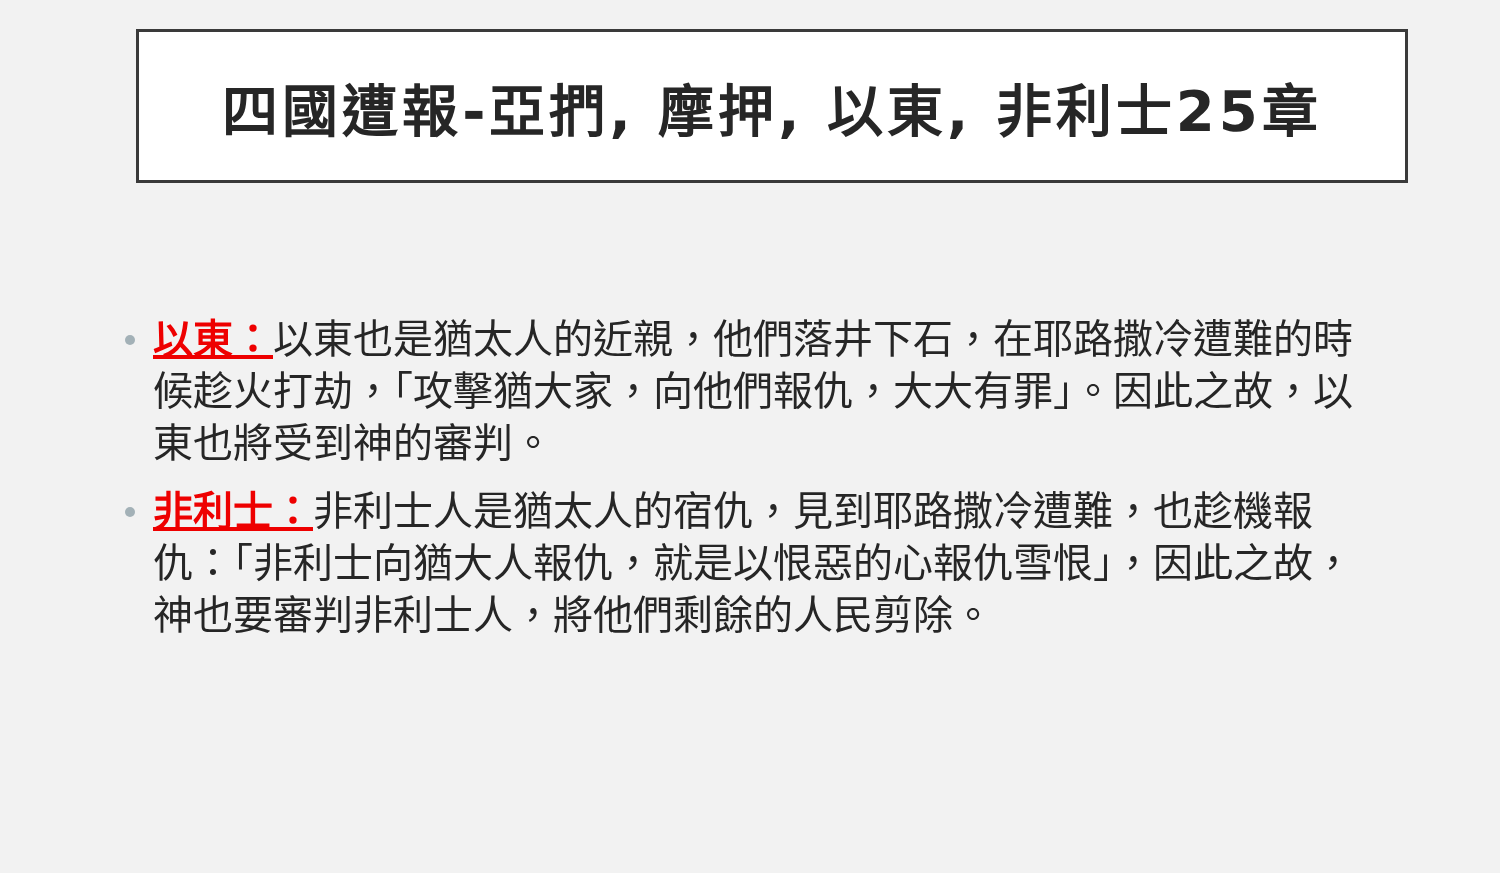四國遭報-亞捫, 摩押, 以東, 非利士25章
以東：以東也是猶太人的近親，他們落井下石，在耶路撒冷遭難的時候趁火打劫，「攻擊猶大家，向他們報仇，大大有罪」。因此之故，以東也將受到神的審判。
非利士：非利士人是猶太人的宿仇，見到耶路撒冷遭難，也趁機報仇：「非利士向猶大人報仇，就是以恨惡的心報仇雪恨」，因此之故，神也要審判非利士人，將他們剩餘的人民剪除。